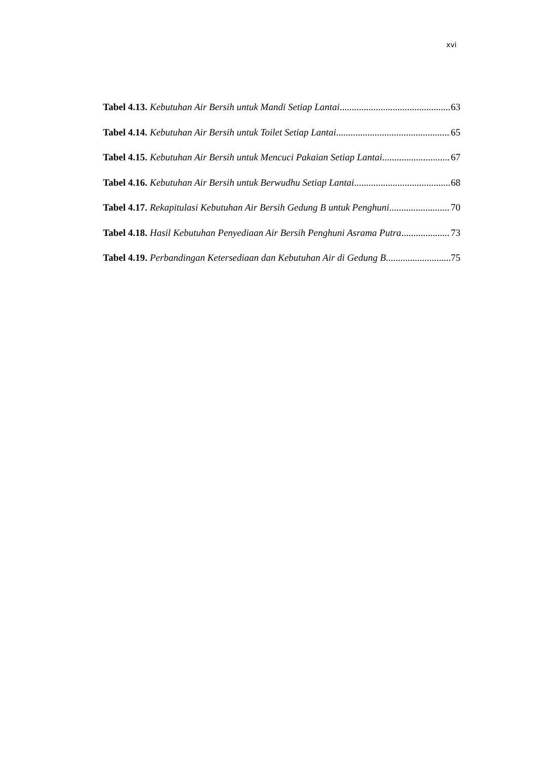xvi
Tabel 4.13. Kebutuhan Air Bersih untuk Mandi Setiap Lantai 63
Tabel 4.14. Kebutuhan Air Bersih untuk Toilet Setiap Lantai 65
Tabel 4.15. Kebutuhan Air Bersih untuk Mencuci Pakaian Setiap Lantai 67
Tabel 4.16. Kebutuhan Air Bersih untuk Berwudhu Setiap Lantai 68
Tabel 4.17. Rekapitulasi Kebutuhan Air Bersih Gedung B untuk Penghuni 70
Tabel 4.18. Hasil Kebutuhan Penyediaan Air Bersih Penghuni Asrama Putra 73
Tabel 4.19. Perbandingan Ketersediaan dan Kebutuhan Air di Gedung B 75